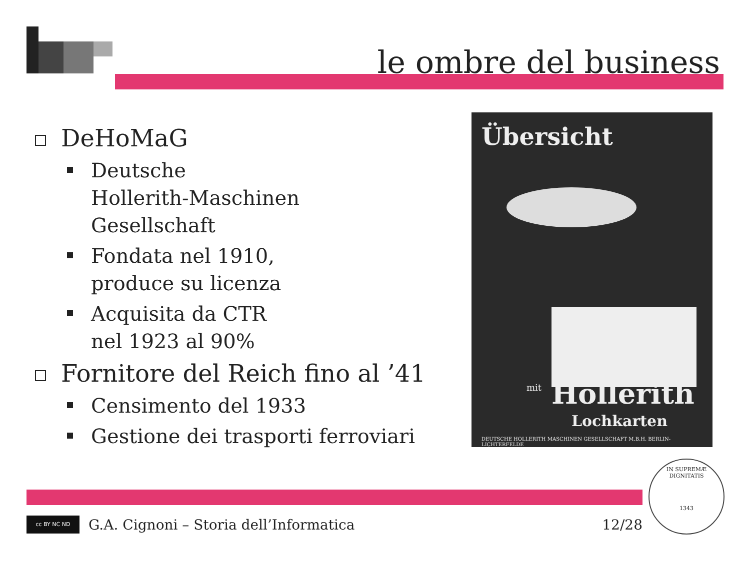le ombre del business
DeHoMaG
Deutsche
Hollerith-Maschinen
Gesellschaft
Fondata nel 1910,
produce su licenza
Acquisita da CTR
nel 1923 al 90%
Fornitore del Reich fino al ’41
Censimento del 1933
Gestione dei trasporti ferroviari
Übersicht
mit Hollerith
Lochkarten
DEUTSCHE HOLLERITH MASCHINEN GESELLSCHAFT M.B.H. BERLIN-LICHTERFELDE
cc BY NC ND
G.A. Cignoni – Storia dell’Informatica 12/28
IN SUPREMÆ DIGNITATIS
1343